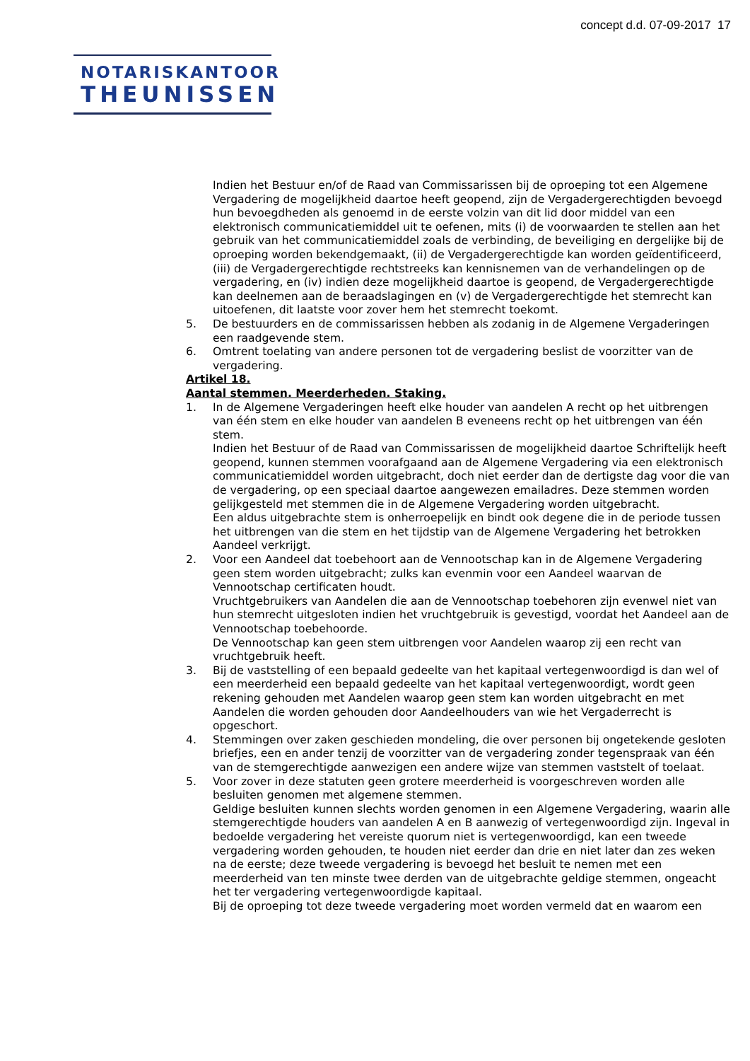concept d.d. 07-09-2017 17
NOTARISKANTOOR
THEUNISSEN
Indien het Bestuur en/of de Raad van Commissarissen bij de oproeping tot een Algemene Vergadering de mogelijkheid daartoe heeft geopend, zijn de Vergadergerechtigden bevoegd hun bevoegdheden als genoemd in de eerste volzin van dit lid door middel van een elektronisch communicatiemiddel uit te oefenen, mits (i) de voorwaarden te stellen aan het gebruik van het communicatiemiddel zoals de verbinding, de beveiliging en dergelijke bij de oproeping worden bekendgemaakt, (ii) de Vergadergerechtigde kan worden geïdentificeerd, (iii) de Vergadergerechtigde rechtstreeks kan kennisnemen van de verhandelingen op de vergadering, en (iv) indien deze mogelijkheid daartoe is geopend, de Vergadergerechtigde kan deelnemen aan de beraadslagingen en (v) de Vergadergerechtigde het stemrecht kan uitoefenen, dit laatste voor zover hem het stemrecht toekomt.
5. De bestuurders en de commissarissen hebben als zodanig in de Algemene Vergaderingen een raadgevende stem.
6. Omtrent toelating van andere personen tot de vergadering beslist de voorzitter van de vergadering.
Artikel 18.
Aantal stemmen. Meerderheden. Staking.
1. In de Algemene Vergaderingen heeft elke houder van aandelen A recht op het uitbrengen van één stem en elke houder van aandelen B eveneens recht op het uitbrengen van één stem.
Indien het Bestuur of de Raad van Commissarissen de mogelijkheid daartoe Schriftelijk heeft geopend, kunnen stemmen voorafgaand aan de Algemene Vergadering via een elektronisch communicatiemiddel worden uitgebracht, doch niet eerder dan de dertigste dag voor die van de vergadering, op een speciaal daartoe aangewezen emailadres. Deze stemmen worden gelijkgesteld met stemmen die in de Algemene Vergadering worden uitgebracht.
Een aldus uitgebrachte stem is onherroepelijk en bindt ook degene die in de periode tussen het uitbrengen van die stem en het tijdstip van de Algemene Vergadering het betrokken Aandeel verkrijgt.
2. Voor een Aandeel dat toebehoort aan de Vennootschap kan in de Algemene Vergadering geen stem worden uitgebracht; zulks kan evenmin voor een Aandeel waarvan de Vennootschap certificaten houdt.
Vruchtgebruikers van Aandelen die aan de Vennootschap toebehoren zijn evenwel niet van hun stemrecht uitgesloten indien het vruchtgebruik is gevestigd, voordat het Aandeel aan de Vennootschap toebehoorde.
De Vennootschap kan geen stem uitbrengen voor Aandelen waarop zij een recht van vruchtgebruik heeft.
3. Bij de vaststelling of een bepaald gedeelte van het kapitaal vertegenwoordigd is dan wel of een meerderheid een bepaald gedeelte van het kapitaal vertegenwoordigt, wordt geen rekening gehouden met Aandelen waarop geen stem kan worden uitgebracht en met Aandelen die worden gehouden door Aandeelhouders van wie het Vergaderrecht is opgeschort.
4. Stemmingen over zaken geschieden mondeling, die over personen bij ongetekende gesloten briefjes, een en ander tenzij de voorzitter van de vergadering zonder tegenspraak van één van de stemgerechtigde aanwezigen een andere wijze van stemmen vaststelt of toelaat.
5. Voor zover in deze statuten geen grotere meerderheid is voorgeschreven worden alle besluiten genomen met algemene stemmen.
Geldige besluiten kunnen slechts worden genomen in een Algemene Vergadering, waarin alle stemgerechtigde houders van aandelen A en B aanwezig of vertegenwoordigd zijn. Ingeval in bedoelde vergadering het vereiste quorum niet is vertegenwoordigd, kan een tweede vergadering worden gehouden, te houden niet eerder dan drie en niet later dan zes weken na de eerste; deze tweede vergadering is bevoegd het besluit te nemen met een meerderheid van ten minste twee derden van de uitgebrachte geldige stemmen, ongeacht het ter vergadering vertegenwoordigde kapitaal.
Bij de oproeping tot deze tweede vergadering moet worden vermeld dat en waarom een